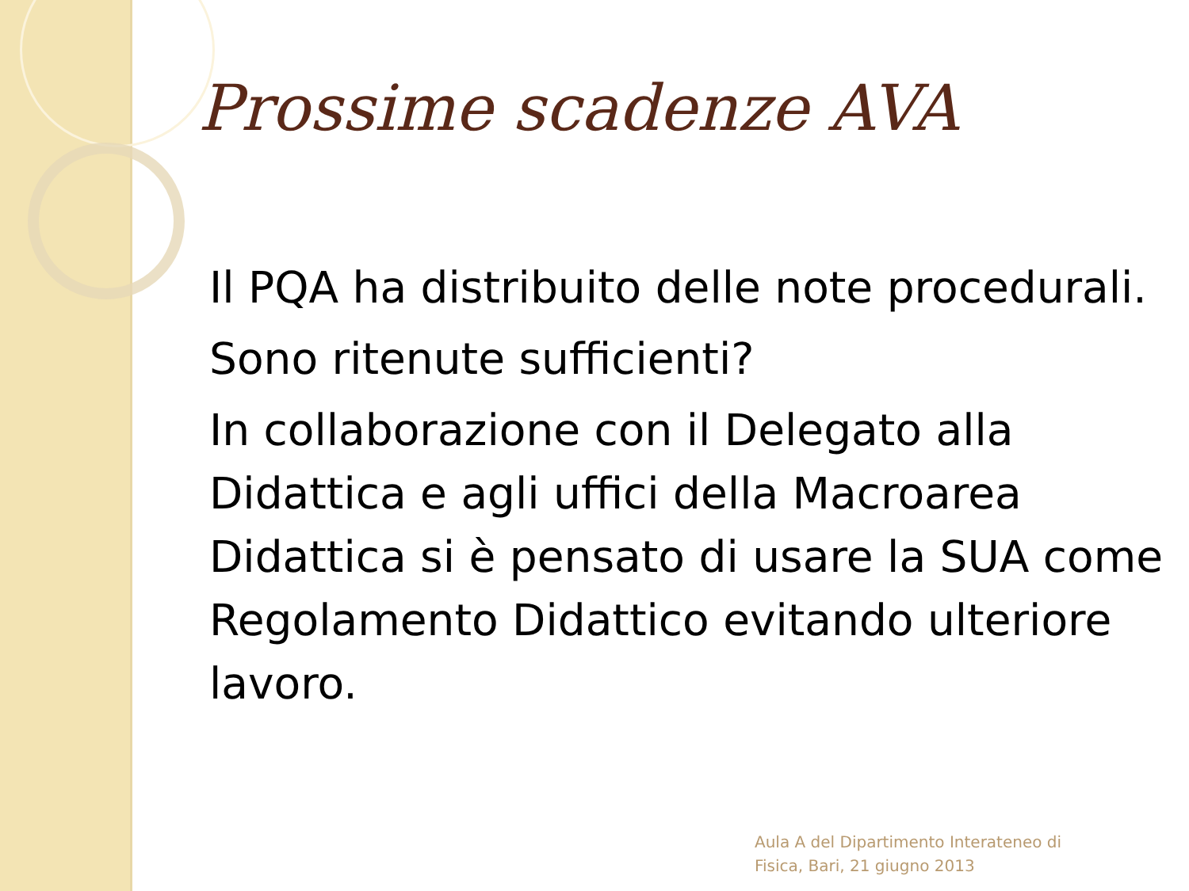Prossime scadenze AVA
Il PQA ha distribuito delle note procedurali.
Sono ritenute sufficienti?
In collaborazione con il Delegato alla Didattica e agli uffici della Macroarea Didattica si è pensato di usare la SUA come Regolamento Didattico evitando ulteriore lavoro.
Aula A del Dipartimento Interateneo di
Fisica, Bari, 21 giugno 2013